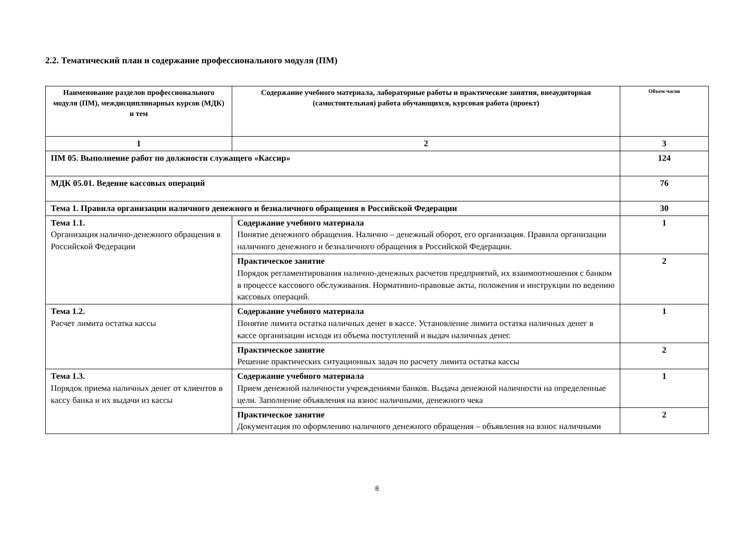2.2. Тематический план и содержание профессионального модуля (ПМ)
| Наименование разделов профессионального модуля (ПМ), междисциплинарных курсов (МДК) и тем | Содержание учебного материала, лабораторные работы и практические занятия, внеаудиторная (самостоятельная) работа обучающихся, курсовая работа (проект) | Объем часов |
| --- | --- | --- |
| 1 | 2 | 3 |
| ПМ 05. Выполнение работ по должности служащего «Кассир» | | 124 |
| МДК 05.01. Ведение кассовых операций | | 76 |
| Тема 1. Правила организации наличного денежного и безналичного обращения в Российской Федерации | | 30 |
| Тема 1.1. Организация налично-денежного обращения в Российской Федерации | Содержание учебного материала Понятие денежного обращения. Налично – денежный оборот, его организация. Правила организации наличного денежного и безналичного обращения в Российской Федерации. | 1 |
| | Практическое занятие Порядок регламентирования налично-денежных расчетов предприятий, их взаимоотношения с банком в процессе кассового обслуживания. Нормативно-правовые акты, положения и инструкции по ведению кассовых операций. | 2 |
| Тема 1.2. Расчет лимита остатка кассы | Содержание учебного материала Понятие лимита остатка наличных денег в кассе. Установление лимита остатка наличных денег в кассе организации исходя из объема поступлений и выдач наличных денег. | 1 |
| | Практическое занятие Решение практических ситуационных задач по расчету лимита остатка кассы | 2 |
| Тема 1.3. Порядок приема наличных денег от клиентов в кассу банка и их выдачи из кассы | Содержание учебного материала Прием денежной наличности учреждениями банков. Выдача денежной наличности на определенные цели. Заполнение объявления на взнос наличными, денежного чека | 1 |
| | Практическое занятие Документация по оформлению наличного денежного обращения – объявления на взнос наличными | 2 |
8